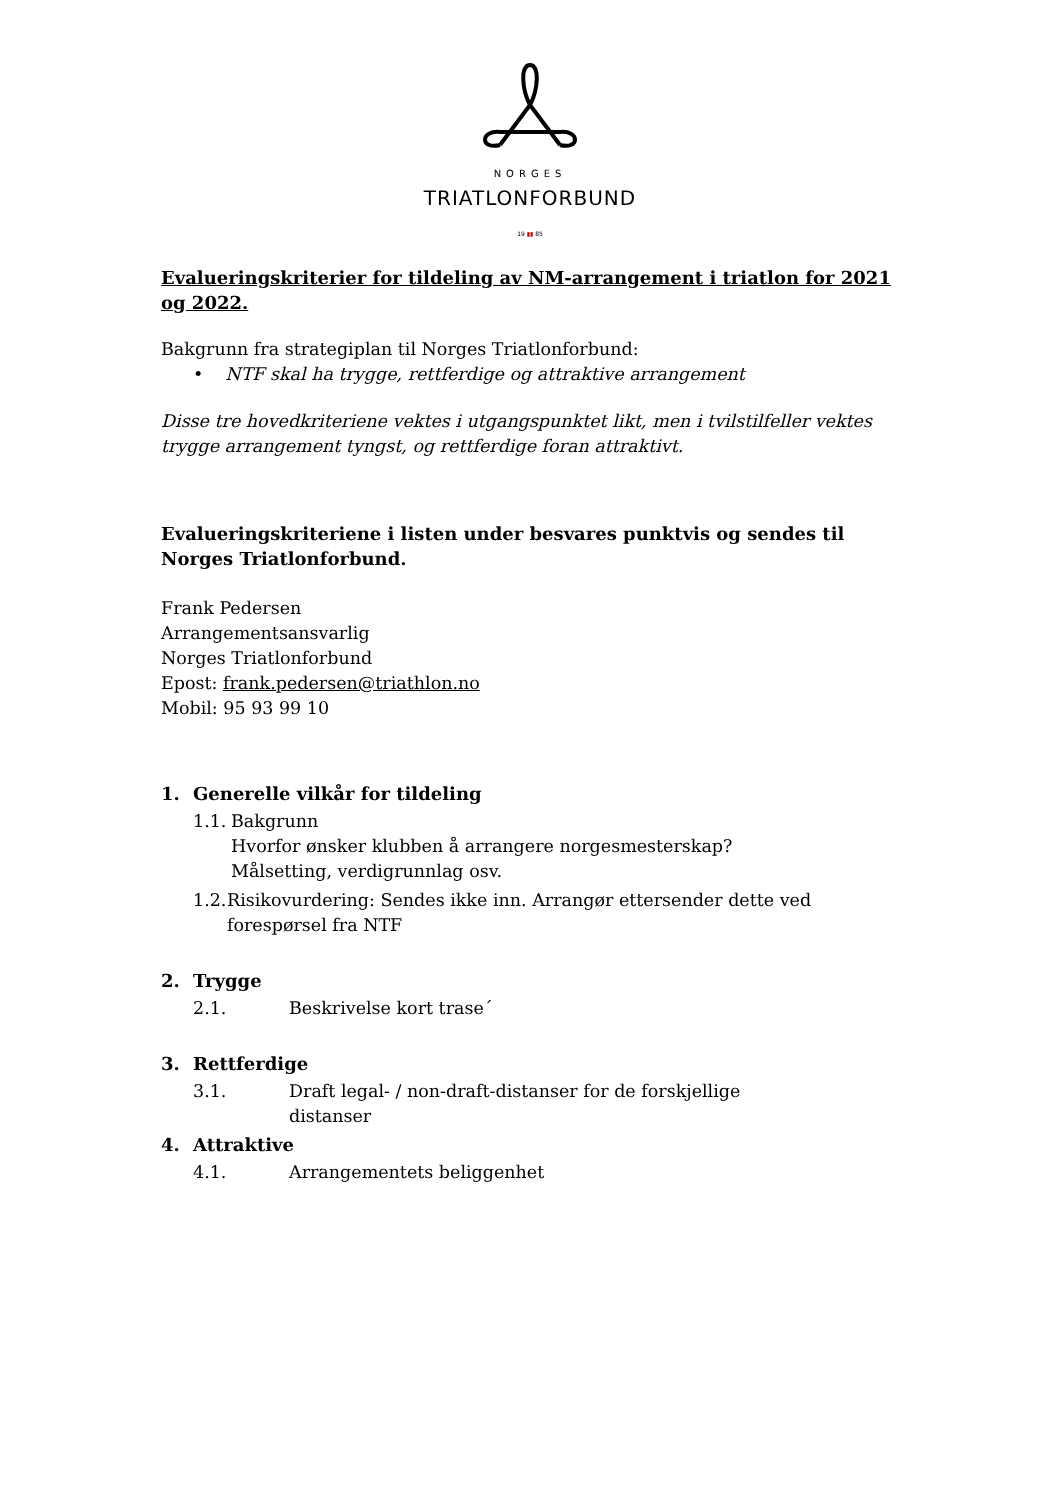NORGES
TRIATLONFORBUND
19 ▮▮ 85
Evalueringskriterier for tildeling av NM-arrangement i triatlon for 2021 og 2022.
Bakgrunn fra strategiplan til Norges Triatlonforbund:
• NTF skal ha trygge, rettferdige og attraktive arrangement
Disse tre hovedkriteriene vektes i utgangspunktet likt, men i tvilstilfeller vektes trygge arrangement tyngst, og rettferdige foran attraktivt.
Evalueringskriteriene i listen under besvares punktvis og sendes til Norges Triatlonforbund.
Frank Pedersen
Arrangementsansvarlig
Norges Triatlonforbund
Epost: frank.pedersen@triathlon.no
Mobil: 95 93 99 10
1. Generelle vilkår for tildeling
1.1. Bakgrunn
Hvorfor ønsker klubben å arrangere norgesmesterskap?
Målsetting, verdigrunnlag osv.
1.2. Risikovurdering: Sendes ikke inn. Arrangør ettersender dette ved forespørsel fra NTF
2. Trygge
2.1. Beskrivelse kort trase´
3. Rettferdige
3.1. Draft legal- / non-draft-distanser for de forskjellige
distanser
4. Attraktive
4.1. Arrangementets beliggenhet